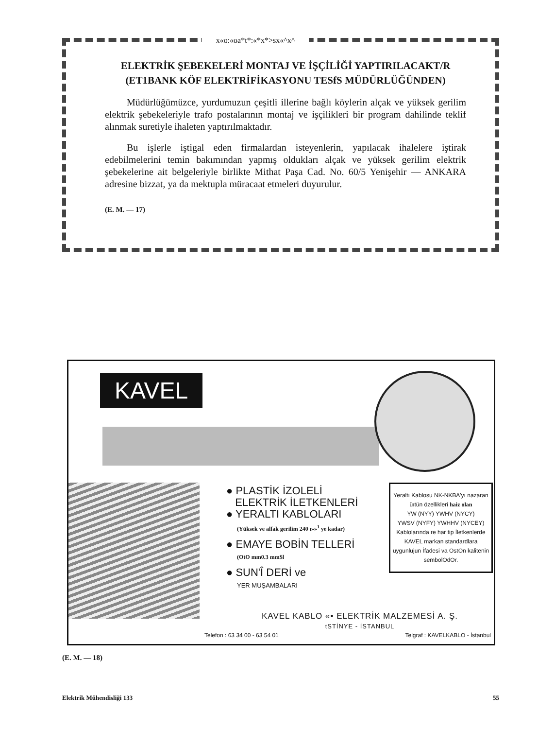x«o:«oa*t*:«*x*>sx«^x^
ELEKTRİK ŞEBEKELERİ MONTAJ VE İŞÇİLİĞİ YAPTIRILACAKT/R
(ET1BANK KÖF ELEKTRİFİKASYONU TESfS MÜDÜRLÜĞÜNDEN)
Müdürlüğümüzce, yurdumuzun çeşitli illerine bağlı köylerin alçak ve yüksek gerilim elektrik şebekeleriyle trafo postalarının montaj ve işçilikleri bir program dahilinde teklif alınmak suretiyle ihaleten yaptırılmaktadır.
Bu işlerle iştigal eden firmalardan isteyenlerin, yapılacak ihalelere iştirak edebilmelerini temin bakımından yapmış oldukları alçak ve yüksek gerilim elektrik şebekelerine ait belgeleriyle birlikte Mithat Paşa Cad. No. 60/5 Yenişehir — ANKARA adresine bizzat, ya da mektupla müracaat etmeleri duyurulur.
(E. M. — 17)
KAVEL
● PLASTİK İZOLELİ
ELEKTRİK İLETKENLERİ
● YERALTI KABLOLARI
(Yüksek ve alfak gerilim 240 ı»»<sup>1</sup> ye kadar)
● EMAYE BOBİN TELLERİ
(OtO mm0.3 mm$l
● SUN'Î DERİ ve
YER MUŞAMBALARI
Yeraltı Kablosu NK-NKBA'yı nazaran üıtün özellikleri haiz olan
YW (NYY) YWHV (NYCY)
YWSV (NYFY) YWHHV (NYCEY)
Kablolarında re har tip İletkenlerde KAVEL markan standardlara uygunlujun İfadesi va OstOn kalitenin sembolOdOr.
KAVEL KABLO «• ELEKTRİK MALZEMESİ A. Ş.
tSTİNYE - İSTANBUL
Telefon : 63 34 00 - 63 54 01 Telgraf : KAVELKABLO - İstanbul
(E. M. — 18)
Elektrik Mühendisliği 133 55